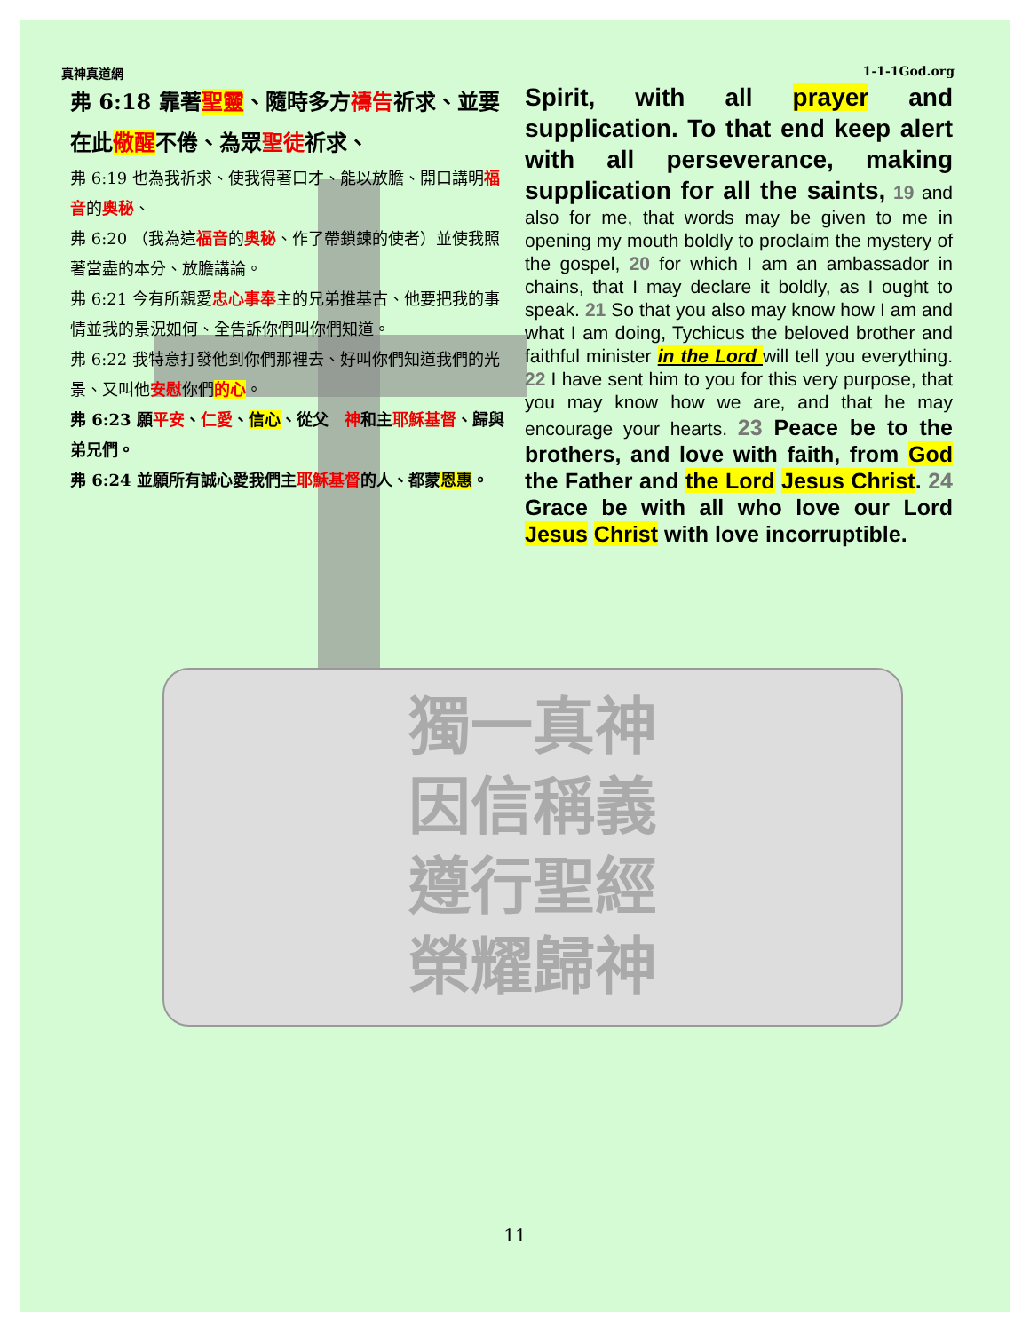獨一真神
因信稱義
遵行聖經
榮耀歸神
真神真道網 1-1-1God.org
弗 6:18 靠著聖靈、隨時多方禱告祈求、並要在此儆醒不倦、為眾聖徒祈求、
弗 6:19 也為我祈求、使我得著口才、能以放膽、開口講明福音的奧秘、
弗 6:20 （我為這福音的奧秘、作了帶鎖鍊的使者）並使我照著當盡的本分、放膽講論。
弗 6:21 今有所親愛忠心事奉主的兄弟推基古、他要把我的事情並我的景況如何、全告訴你們叫你們知道。
弗 6:22 我特意打發他到你們那裡去、好叫你們知道我們的光景、又叫他安慰你們的心。
弗 6:23 願平安、仁愛、信心、從父　神和主耶穌基督、歸與弟兄們。
弗 6:24 並願所有誠心愛我們主耶穌基督的人、都蒙恩惠。
Spirit, with all prayer and supplication. To that end keep alert with all perseverance, making supplication for all the saints, 19 and also for me, that words may be given to me in opening my mouth boldly to proclaim the mystery of the gospel, 20 for which I am an ambassador in chains, that I may declare it boldly, as I ought to speak. 21 So that you also may know how I am and what I am doing, Tychicus the beloved brother and faithful minister in the Lord will tell you everything. 22 I have sent him to you for this very purpose, that you may know how we are, and that he may encourage your hearts. 23 Peace be to the brothers, and love with faith, from God the Father and the Lord Jesus Christ. 24 Grace be with all who love our Lord Jesus Christ with love incorruptible.
11